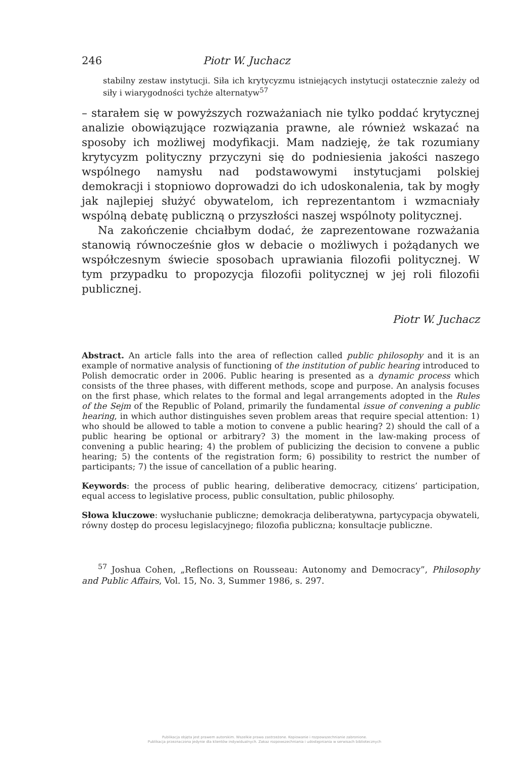246 Piotr W. Juchacz
stabilny zestaw instytucji. Siła ich krytycyzmu istniejących instytucji ostatecznie zależy od siły i wiarygodności tychże alternatyw<sup>57</sup>
– starałem się w powyższych rozważaniach nie tylko poddać krytycznej analizie obowiązujące rozwiązania prawne, ale również wskazać na sposoby ich możliwej modyfikacji. Mam nadzieję, że tak rozumiany krytycyzm polityczny przyczyni się do podniesienia jakości naszego wspólnego namysłu nad podstawowymi instytucjami polskiej demokracji i stopniowo doprowadzi do ich udoskonalenia, tak by mogły jak najlepiej służyć obywatelom, ich reprezentantom i wzmacniały wspólną debatę publiczną o przyszłości naszej wspólnoty politycznej.
Na zakończenie chciałbym dodać, że zaprezentowane rozważania stanowią równocześnie głos w debacie o możliwych i pożądanych we współczesnym świecie sposobach uprawiania filozofii politycznej. W tym przypadku to propozycja filozofii politycznej w jej roli filozofii publicznej.
Piotr W. Juchacz
Abstract. An article falls into the area of reflection called public philosophy and it is an example of normative analysis of functioning of the institution of public hearing introduced to Polish democratic order in 2006. Public hearing is presented as a dynamic process which consists of the three phases, with different methods, scope and purpose. An analysis focuses on the first phase, which relates to the formal and legal arrangements adopted in the Rules of the Sejm of the Republic of Poland, primarily the fundamental issue of convening a public hearing, in which author distinguishes seven problem areas that require special attention: 1) who should be allowed to table a motion to convene a public hearing? 2) should the call of a public hearing be optional or arbitrary? 3) the moment in the law-making process of convening a public hearing; 4) the problem of publicizing the decision to convene a public hearing; 5) the contents of the registration form; 6) possibility to restrict the number of participants; 7) the issue of cancellation of a public hearing.
Keywords: the process of public hearing, deliberative democracy, citizens’ participation, equal access to legislative process, public consultation, public philosophy.
Słowa kluczowe: wysłuchanie publiczne; demokracja deliberatywna, partycypacja obywateli, równy dostęp do procesu legislacyjnego; filozofia publiczna; konsultacje publiczne.
<sup>57</sup> Joshua Cohen, „Reflections on Rousseau: Autonomy and Democracy”, Philosophy and Public Affairs, Vol. 15, No. 3, Summer 1986, s. 297.
Publikacja objęta jest prawem autorskim. Wszelkie prawa zastrzeżone. Kopiowanie i rozpowszechnianie zabronione.
Publikacja przeznaczona jedynie dla klientów indywidualnych. Zakaz rozpowszechniania i udostępniania w serwisach bibliotecznych